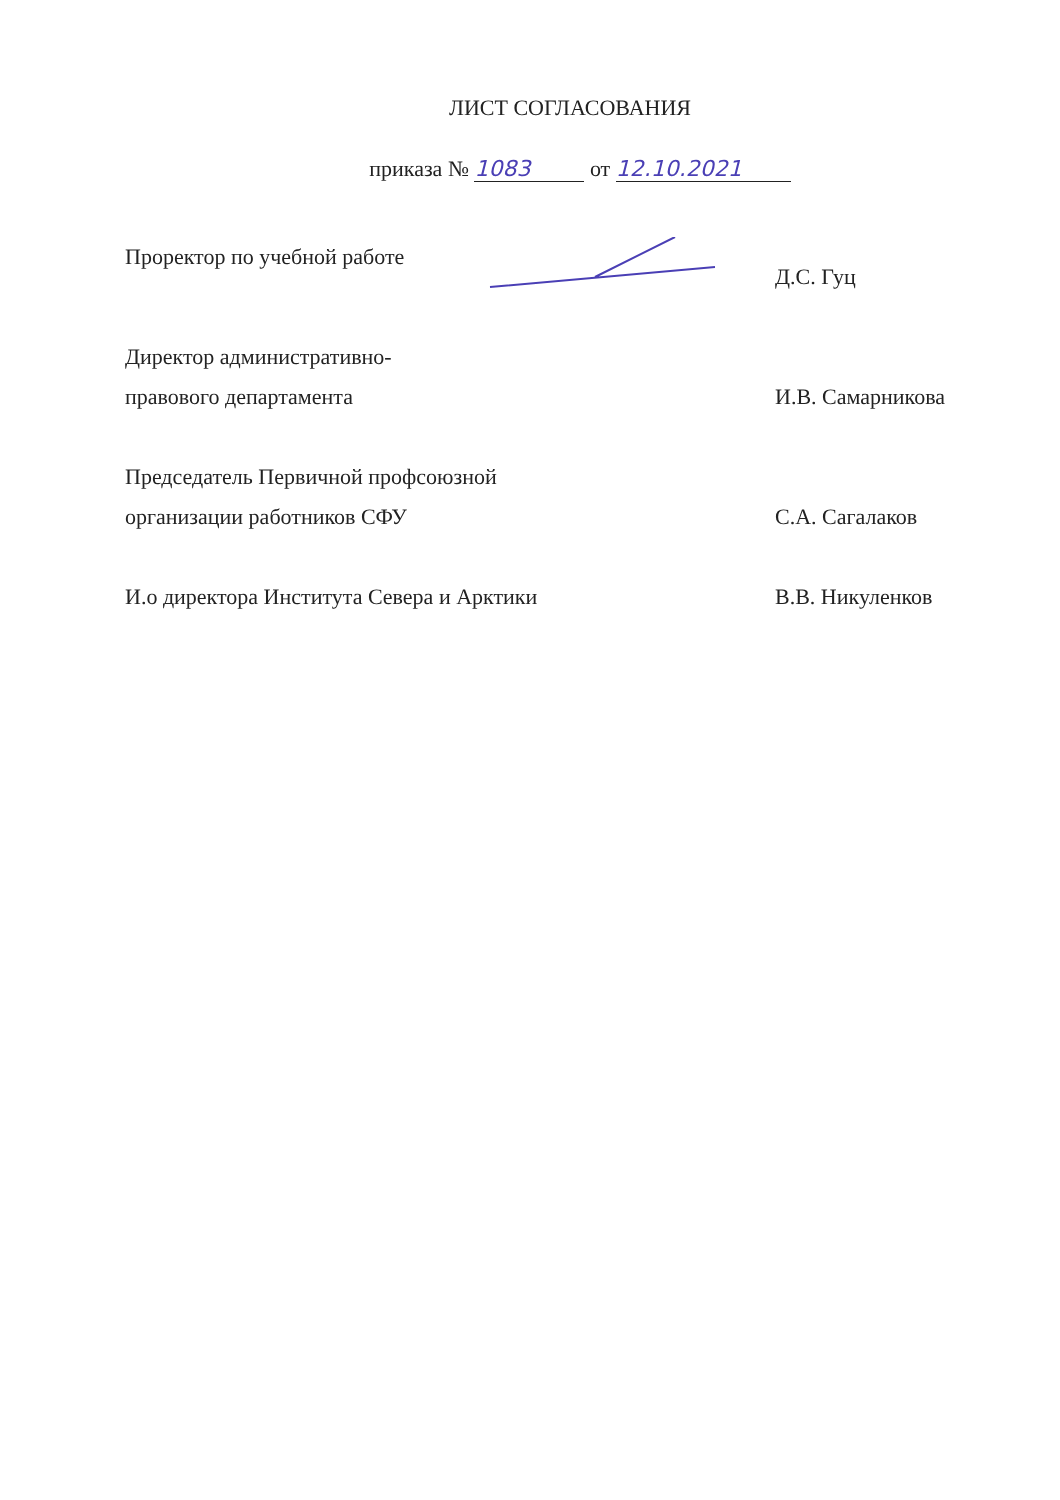ЛИСТ СОГЛАСОВАНИЯ
приказа № 1083 от 12.10.2021
Проректор по учебной работе Д.С. Гуц
Директор административно-
правового департамента
И.В. Самарникова
Председатель Первичной профсоюзной
организации работников СФУ
С.А. Сагалаков
И.о директора Института Севера и Арктики
В.В. Никуленков